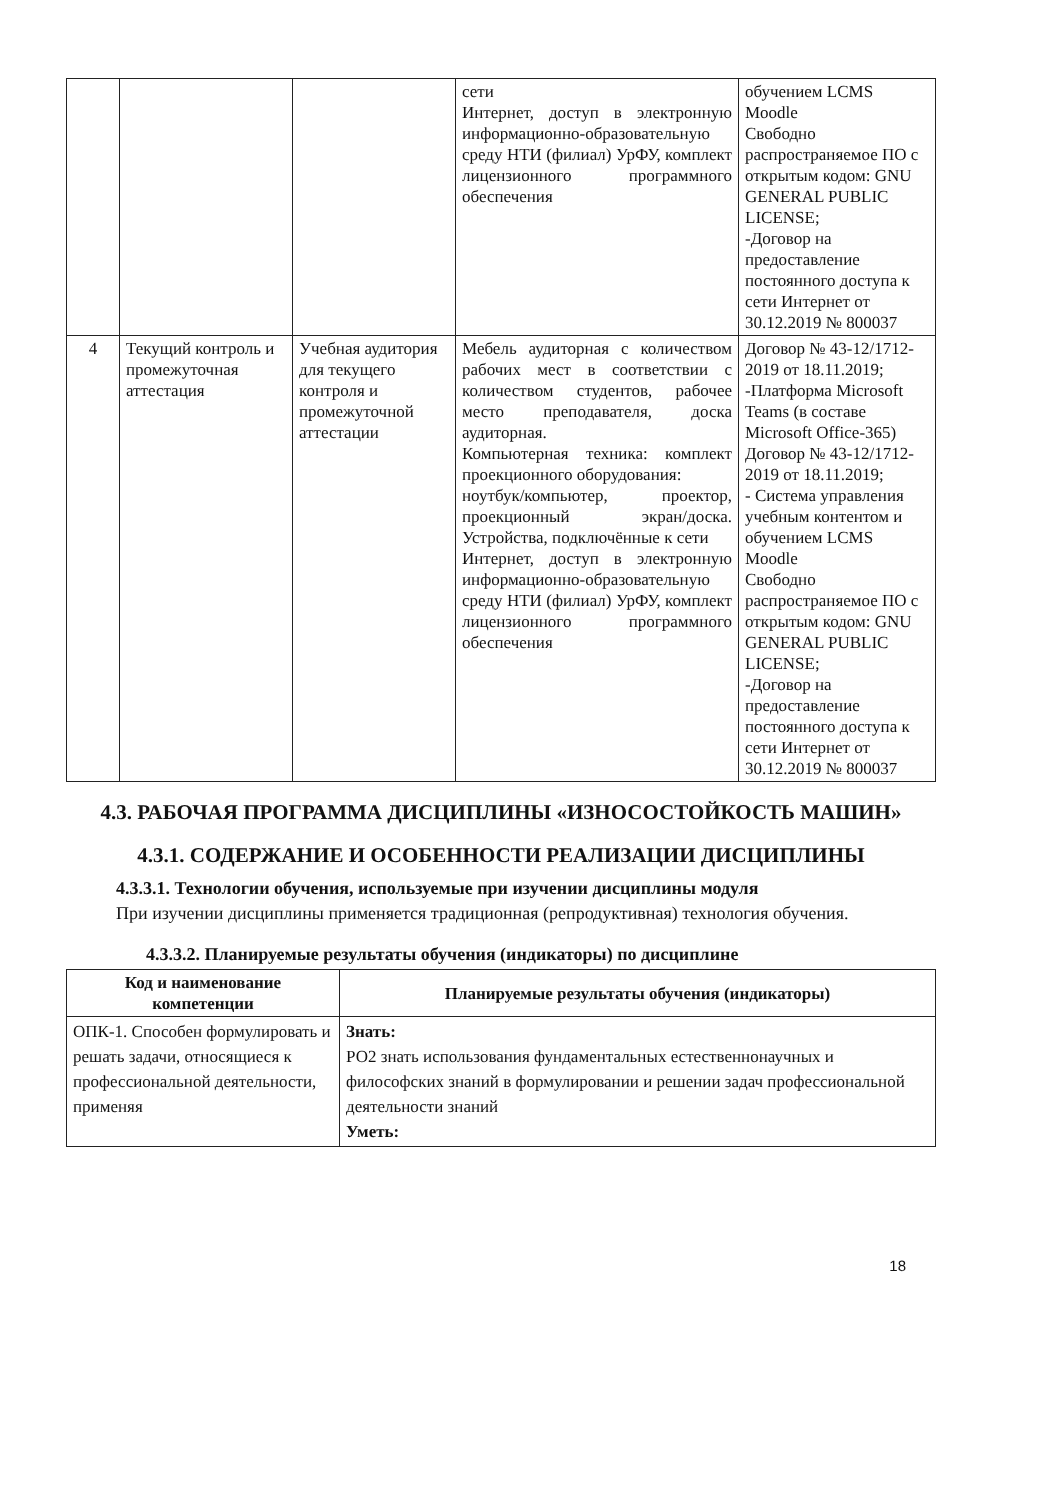| | | | сети Интернет, доступ в электронную информационно-образовательную среду НТИ (филиал) УрФУ, комплект лицензионного программного обеспечения | обучением LCMS Moodle Свободно распространяемое ПО с открытым кодом: GNU GENERAL PUBLIC LICENSE; -Договор на предоставление постоянного доступа к сети Интернет от 30.12.2019 № 800037 |
| 4 | Текущий контроль и промежуточная аттестация | Учебная аудитория для текущего контроля и промежуточной аттестации | Мебель аудиторная с количеством рабочих мест в соответствии с количеством студентов, рабочее место преподавателя, доска аудиторная. Компьютерная техника: комплект проекционного оборудования: ноутбук/компьютер, проектор, проекционный экран/доска. Устройства, подключённые к сети Интернет, доступ в электронную информационно-образовательную среду НТИ (филиал) УрФУ, комплект лицензионного программного обеспечения | Договор № 43-12/1712-2019 от 18.11.2019; -Платформа Microsoft Teams (в составе Microsoft Office-365) Договор № 43-12/1712-2019 от 18.11.2019; - Система управления учебным контентом и обучением LCMS Moodle Свободно распространяемое ПО с открытым кодом: GNU GENERAL PUBLIC LICENSE; -Договор на предоставление постоянного доступа к сети Интернет от 30.12.2019 № 800037 |
4.3. РАБОЧАЯ ПРОГРАММА ДИСЦИПЛИНЫ «ИЗНОСОСТОЙКОСТЬ МАШИН»
4.3.1. СОДЕРЖАНИЕ И ОСОБЕННОСТИ РЕАЛИЗАЦИИ ДИСЦИПЛИНЫ
4.3.3.1. Технологии обучения, используемые при изучении дисциплины модуля
При изучении дисциплины применяется традиционная (репродуктивная) технология обучения.
4.3.3.2. Планируемые результаты обучения (индикаторы) по дисциплине
| Код и наименование компетенции | Планируемые результаты обучения (индикаторы) |
| --- | --- |
| ОПК-1. Способен формулировать и решать задачи, относящиеся к профессиональной деятельности, применяя | Знать: РО2 знать использования фундаментальных естественнонаучных и философских знаний в формулировании и решении задач профессиональной деятельности знаний Уметь: |
18